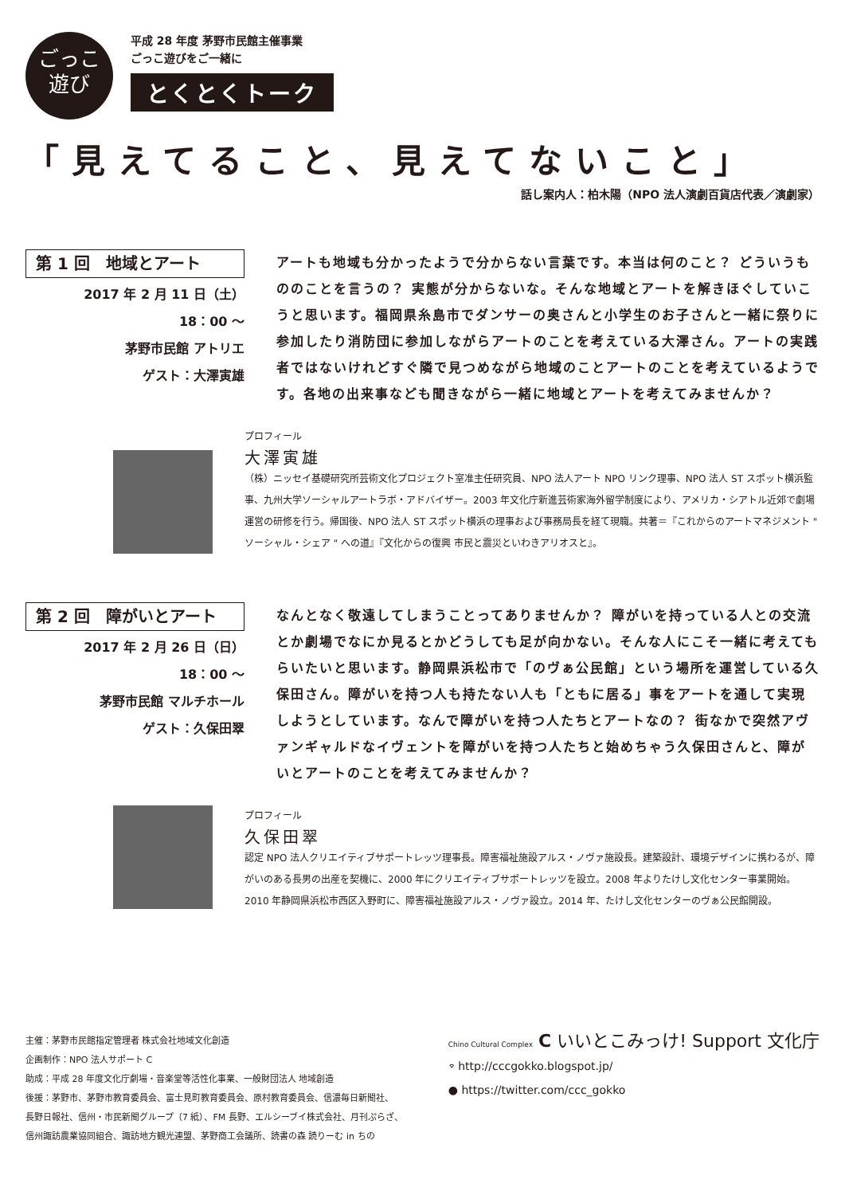ごっこ
遊び
平成 28 年度 茅野市民館主催事業
ごっこ遊びをご一緒に
とくとくトーク
「見えてること、見えてないこと」
話し案内人：柏木陽（NPO 法人演劇百貨店代表／演劇家）
第 1 回　地域とアート
2017 年 2 月 11 日（土）
18：00 ～
茅野市民館 アトリエ
ゲスト：大澤寅雄
アートも地域も分かったようで分からない言葉です。本当は何のこと？ どういうもののことを言うの？ 実態が分からないな。そんな地域とアートを解きほぐしていこうと思います。福岡県糸島市でダンサーの奥さんと小学生のお子さんと一緒に祭りに参加したり消防団に参加しながらアートのことを考えている大澤さん。アートの実践者ではないけれどすぐ隣で見つめながら地域のことアートのことを考えているようです。各地の出来事なども聞きながら一緒に地域とアートを考えてみませんか？
プロフィール
大澤寅雄
（株）ニッセイ基礎研究所芸術文化プロジェクト室准主任研究員、NPO 法人アート NPO リンク理事、NPO 法人 ST スポット横浜監事、九州大学ソーシャルアートラボ・アドバイザー。2003 年文化庁新進芸術家海外留学制度により、アメリカ・シアトル近郊で劇場運営の研修を行う。帰国後、NPO 法人 ST スポット横浜の理事および事務局長を経て現職。共著＝『これからのアートマネジメント " ソーシャル・シェア " への道』『文化からの復興 市民と震災といわきアリオスと』。
第 2 回　障がいとアート
2017 年 2 月 26 日（日）
18：00 ～
茅野市民館 マルチホール
ゲスト：久保田翠
なんとなく敬遠してしまうことってありませんか？ 障がいを持っている人との交流とか劇場でなにか見るとかどうしても足が向かない。そんな人にこそ一緒に考えてもらいたいと思います。静岡県浜松市で「のヴぁ公民館」という場所を運営している久保田さん。障がいを持つ人も持たない人も「ともに居る」事をアートを通して実現しようとしています。なんで障がいを持つ人たちとアートなの？ 街なかで突然アヴァンギャルドなイヴェントを障がいを持つ人たちと始めちゃう久保田さんと、障がいとアートのことを考えてみませんか？
プロフィール
久保田翠
認定 NPO 法人クリエイティブサポートレッツ理事長。障害福祉施設アルス・ノヴァ施設長。建築設計、環境デザインに携わるが、障がいのある長男の出産を契機に、2000 年にクリエイティブサポートレッツを設立。2008 年よりたけし文化センター事業開始。2010 年静岡県浜松市西区入野町に、障害福祉施設アルス・ノヴァ設立。2014 年、たけし文化センターのヴぁ公民館開設。
主催：茅野市民館指定管理者 株式会社地域文化創造
企画制作：NPO 法人サポート C
助成：平成 28 年度文化庁劇場・音楽堂等活性化事業、一般財団法人 地域創造
後援：茅野市、茅野市教育委員会、富士見町教育委員会、原村教育委員会、信濃毎日新聞社、
長野日報社、信州・市民新聞グループ（7 紙）、FM 長野、エルシーブイ株式会社、月刊ぷらざ、
信州諏訪農業協同組合、諏訪地方観光連盟、茅野商工会議所、読書の森 読りーむ in ちの
Chino Cultural Complex C いいとこみっけ! Support 文化庁
⌔ http://cccgokko.blogspot.jp/
● https://twitter.com/ccc_gokko